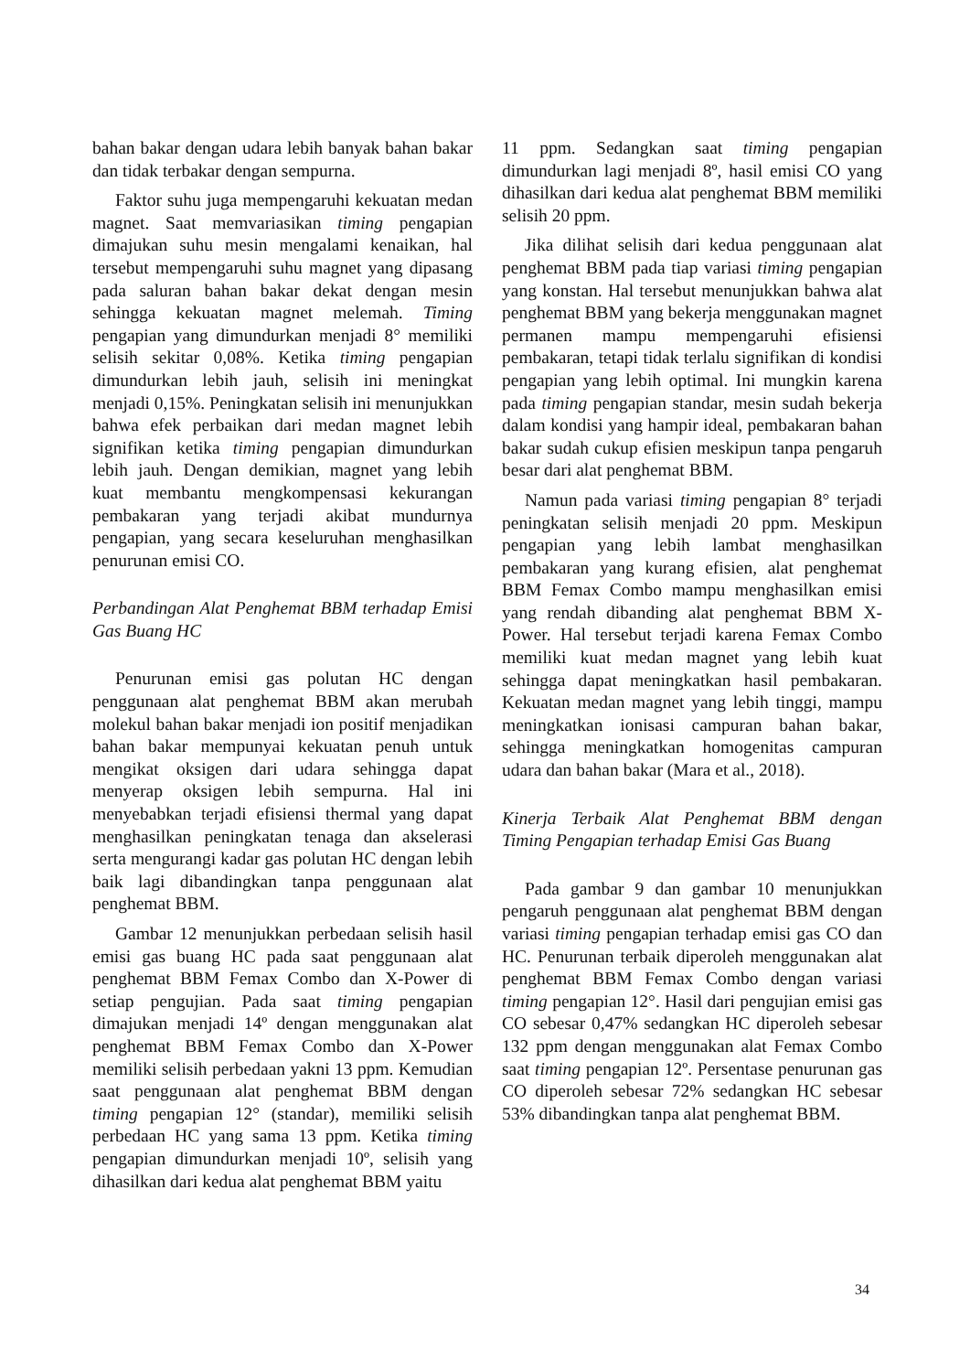bahan bakar dengan udara lebih banyak bahan bakar dan tidak terbakar dengan sempurna.
Faktor suhu juga mempengaruhi kekuatan medan magnet. Saat memvariasikan timing pengapian dimajukan suhu mesin mengalami kenaikan, hal tersebut mempengaruhi suhu magnet yang dipasang pada saluran bahan bakar dekat dengan mesin sehingga kekuatan magnet melemah. Timing pengapian yang dimundurkan menjadi 8° memiliki selisih sekitar 0,08%. Ketika timing pengapian dimundurkan lebih jauh, selisih ini meningkat menjadi 0,15%. Peningkatan selisih ini menunjukkan bahwa efek perbaikan dari medan magnet lebih signifikan ketika timing pengapian dimundurkan lebih jauh. Dengan demikian, magnet yang lebih kuat membantu mengkompensasi kekurangan pembakaran yang terjadi akibat mundurnya pengapian, yang secara keseluruhan menghasilkan penurunan emisi CO.
Perbandingan Alat Penghemat BBM terhadap Emisi Gas Buang HC
Penurunan emisi gas polutan HC dengan penggunaan alat penghemat BBM akan merubah molekul bahan bakar menjadi ion positif menjadikan bahan bakar mempunyai kekuatan penuh untuk mengikat oksigen dari udara sehingga dapat menyerap oksigen lebih sempurna. Hal ini menyebabkan terjadi efisiensi thermal yang dapat menghasilkan peningkatan tenaga dan akselerasi serta mengurangi kadar gas polutan HC dengan lebih baik lagi dibandingkan tanpa penggunaan alat penghemat BBM.
Gambar 12 menunjukkan perbedaan selisih hasil emisi gas buang HC pada saat penggunaan alat penghemat BBM Femax Combo dan X-Power di setiap pengujian. Pada saat timing pengapian dimajukan menjadi 14º dengan menggunakan alat penghemat BBM Femax Combo dan X-Power memiliki selisih perbedaan yakni 13 ppm. Kemudian saat penggunaan alat penghemat BBM dengan timing pengapian 12° (standar), memiliki selisih perbedaan HC yang sama 13 ppm. Ketika timing pengapian dimundurkan menjadi 10º, selisih yang dihasilkan dari kedua alat penghemat BBM yaitu
11 ppm. Sedangkan saat timing pengapian dimundurkan lagi menjadi 8º, hasil emisi CO yang dihasilkan dari kedua alat penghemat BBM memiliki selisih 20 ppm.
Jika dilihat selisih dari kedua penggunaan alat penghemat BBM pada tiap variasi timing pengapian yang konstan. Hal tersebut menunjukkan bahwa alat penghemat BBM yang bekerja menggunakan magnet permanen mampu mempengaruhi efisiensi pembakaran, tetapi tidak terlalu signifikan di kondisi pengapian yang lebih optimal. Ini mungkin karena pada timing pengapian standar, mesin sudah bekerja dalam kondisi yang hampir ideal, pembakaran bahan bakar sudah cukup efisien meskipun tanpa pengaruh besar dari alat penghemat BBM.
Namun pada variasi timing pengapian 8° terjadi peningkatan selisih menjadi 20 ppm. Meskipun pengapian yang lebih lambat menghasilkan pembakaran yang kurang efisien, alat penghemat BBM Femax Combo mampu menghasilkan emisi yang rendah dibanding alat penghemat BBM X-Power. Hal tersebut terjadi karena Femax Combo memiliki kuat medan magnet yang lebih kuat sehingga dapat meningkatkan hasil pembakaran. Kekuatan medan magnet yang lebih tinggi, mampu meningkatkan ionisasi campuran bahan bakar, sehingga meningkatkan homogenitas campuran udara dan bahan bakar (Mara et al., 2018).
Kinerja Terbaik Alat Penghemat BBM dengan Timing Pengapian terhadap Emisi Gas Buang
Pada gambar 9 dan gambar 10 menunjukkan pengaruh penggunaan alat penghemat BBM dengan variasi timing pengapian terhadap emisi gas CO dan HC. Penurunan terbaik diperoleh menggunakan alat penghemat BBM Femax Combo dengan variasi timing pengapian 12°. Hasil dari pengujian emisi gas CO sebesar 0,47% sedangkan HC diperoleh sebesar 132 ppm dengan menggunakan alat Femax Combo saat timing pengapian 12º. Persentase penurunan gas CO diperoleh sebesar 72% sedangkan HC sebesar 53% dibandingkan tanpa alat penghemat BBM.
34